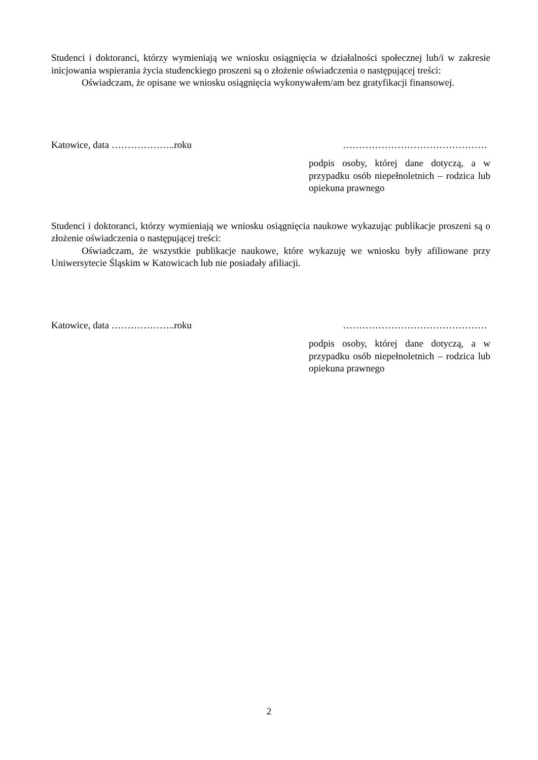Studenci i doktoranci, którzy wymieniają we wniosku osiągnięcia w działalności społecznej lub/i w zakresie inicjowania wspierania życia studenckiego proszeni są o złożenie oświadczenia o następującej treści:
Oświadczam, że opisane we wniosku osiągnięcia wykonywałem/am bez gratyfikacji finansowej.
Katowice, data ………………..roku ………………………………………
podpis osoby, której dane dotyczą, a w przypadku osób niepełnoletnich – rodzica lub opiekuna prawnego
Studenci i doktoranci, którzy wymieniają we wniosku osiągnięcia naukowe wykazując publikacje proszeni są o złożenie oświadczenia o następującej treści:
Oświadczam, że wszystkie publikacje naukowe, które wykazuję we wniosku były afiliowane przy Uniwersytecie Śląskim w Katowicach lub nie posiadały afiliacji.
Katowice, data ………………..roku ………………………………………
podpis osoby, której dane dotyczą, a w przypadku osób niepełnoletnich – rodzica lub opiekuna prawnego
2